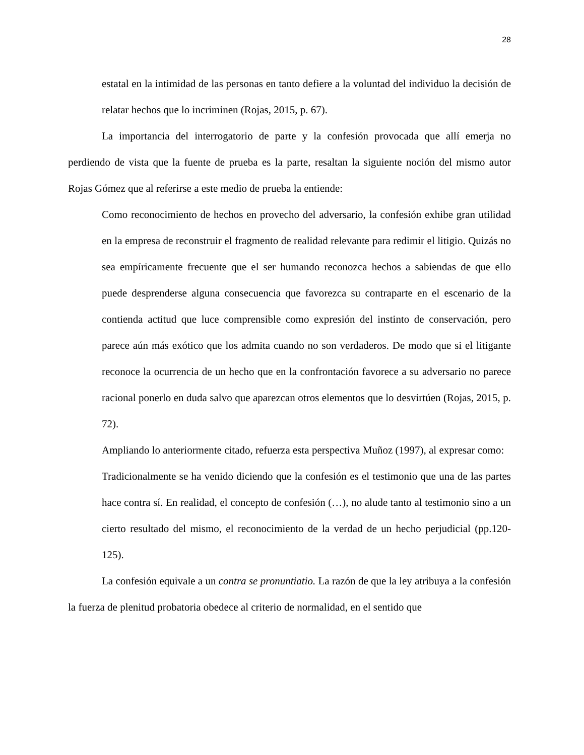28
estatal en la intimidad de las personas en tanto defiere a la voluntad del individuo la decisión de relatar hechos que lo incriminen (Rojas, 2015, p. 67).
La importancia del interrogatorio de parte y la confesión provocada que allí emerja no perdiendo de vista que la fuente de prueba es la parte, resaltan la siguiente noción del mismo autor Rojas Gómez que al referirse a este medio de prueba la entiende:
Como reconocimiento de hechos en provecho del adversario, la confesión exhibe gran utilidad en la empresa de reconstruir el fragmento de realidad relevante para redimir el litigio. Quizás no sea empíricamente frecuente que el ser humando reconozca hechos a sabiendas de que ello puede desprenderse alguna consecuencia que favorezca su contraparte en el escenario de la contienda actitud que luce comprensible como expresión del instinto de conservación, pero parece aún más exótico que los admita cuando no son verdaderos. De modo que si el litigante reconoce la ocurrencia de un hecho que en la confrontación favorece a su adversario no parece racional ponerlo en duda salvo que aparezcan otros elementos que lo desvirtúen (Rojas, 2015, p. 72).
Ampliando lo anteriormente citado, refuerza esta perspectiva Muñoz (1997), al expresar como:
Tradicionalmente se ha venido diciendo que la confesión es el testimonio que una de las partes hace contra sí. En realidad, el concepto de confesión (…), no alude tanto al testimonio sino a un cierto resultado del mismo, el reconocimiento de la verdad de un hecho perjudicial (pp.120-125).
La confesión equivale a un contra se pronuntiatio. La razón de que la ley atribuya a la confesión la fuerza de plenitud probatoria obedece al criterio de normalidad, en el sentido que